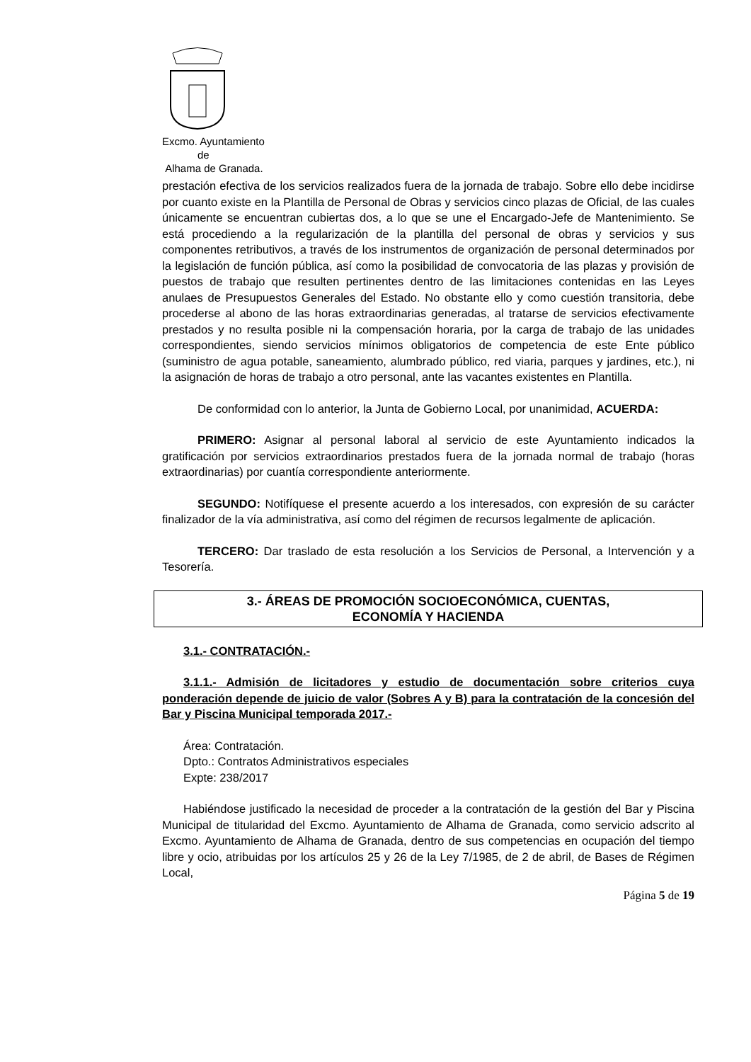Excmo. Ayuntamiento
de
Alhama de Granada.
prestación efectiva de los servicios realizados fuera de la jornada de trabajo. Sobre ello debe incidirse por cuanto existe en la Plantilla de Personal de Obras y servicios cinco plazas de Oficial, de las cuales únicamente se encuentran cubiertas dos, a lo que se une el Encargado-Jefe de Mantenimiento. Se está procediendo a la regularización de la plantilla del personal de obras y servicios y sus componentes retributivos, a través de los instrumentos de organización de personal determinados por la legislación de función pública, así como la posibilidad de convocatoria de las plazas y provisión de puestos de trabajo que resulten pertinentes dentro de las limitaciones contenidas en las Leyes anulaes de Presupuestos Generales del Estado. No obstante ello y como cuestión transitoria, debe procederse al abono de las horas extraordinarias generadas, al tratarse de servicios efectivamente prestados y no resulta posible ni la compensación horaria, por la carga de trabajo de las unidades correspondientes, siendo servicios mínimos obligatorios de competencia de este Ente público (suministro de agua potable, saneamiento, alumbrado público, red viaria, parques y jardines, etc.), ni la asignación de horas de trabajo a otro personal, ante las vacantes existentes en Plantilla.
De conformidad con lo anterior, la Junta de Gobierno Local, por unanimidad, ACUERDA:
PRIMERO: Asignar al personal laboral al servicio de este Ayuntamiento indicados la gratificación por servicios extraordinarios prestados fuera de la jornada normal de trabajo (horas extraordinarias) por cuantía correspondiente anteriormente.
SEGUNDO: Notifíquese el presente acuerdo a los interesados, con expresión de su carácter finalizador de la vía administrativa, así como del régimen de recursos legalmente de aplicación.
TERCERO: Dar traslado de esta resolución a los Servicios de Personal, a Intervención y a Tesorería.
3.- ÁREAS DE PROMOCIÓN SOCIOECONÓMICA, CUENTAS,
ECONOMÍA Y HACIENDA
3.1.- CONTRATACIÓN.-
3.1.1.- Admisión de licitadores y estudio de documentación sobre criterios cuya ponderación depende de juicio de valor (Sobres A y B) para la contratación de la concesión del Bar y Piscina Municipal temporada 2017.-
Área: Contratación.
Dpto.: Contratos Administrativos especiales
Expte: 238/2017
Habiéndose justificado la necesidad de proceder a la contratación de la gestión del Bar y Piscina Municipal de titularidad del Excmo. Ayuntamiento de Alhama de Granada, como servicio adscrito al Excmo. Ayuntamiento de Alhama de Granada, dentro de sus competencias en ocupación del tiempo libre y ocio, atribuidas por los artículos 25 y 26 de la Ley 7/1985, de 2 de abril, de Bases de Régimen Local,
Página 5 de 19